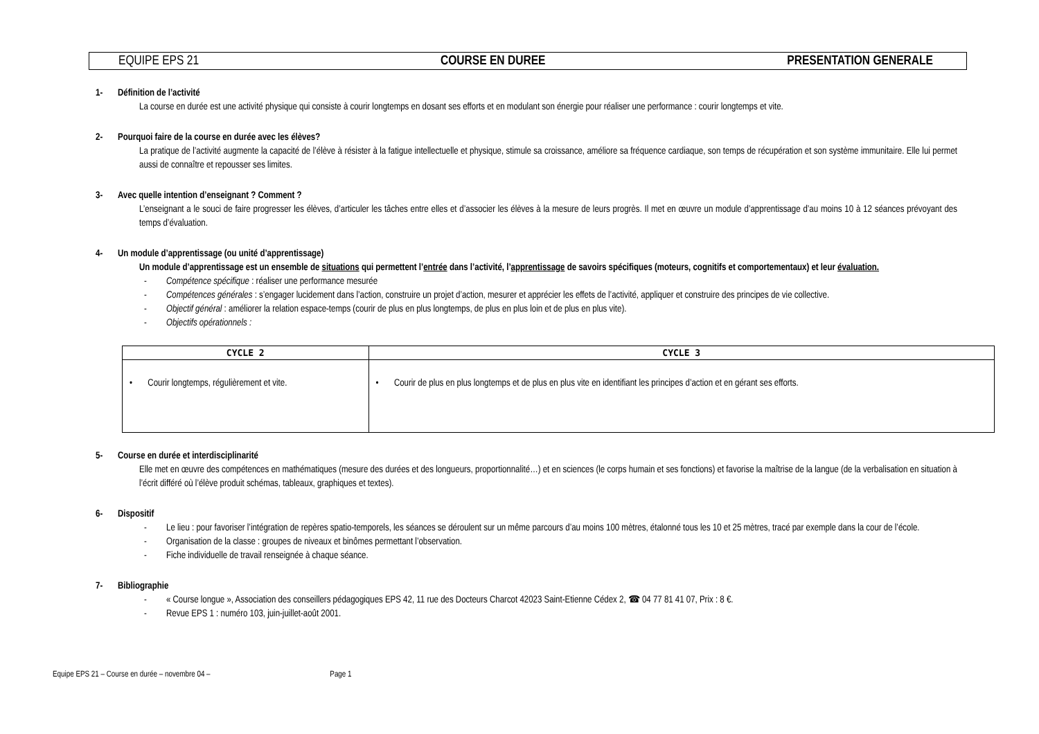EQUIPE EPS 21 COURSE EN DUREE PRESENTATION GENERALE
1- Définition de l’activité
La course en durée est une activité physique qui consiste à courir longtemps en dosant ses efforts et en modulant son énergie pour réaliser une performance : courir longtemps et vite.
2- Pourquoi faire de la course en durée avec les élèves?
La pratique de l’activité augmente la capacité de l’élève à résister à la fatigue intellectuelle et physique, stimule sa croissance, améliore sa fréquence cardiaque, son temps de récupération et son système immunitaire. Elle lui permet aussi de connaître et repousser ses limites.
3- Avec quelle intention d’enseignant ? Comment ?
L’enseignant a le souci de faire progresser les élèves, d’articuler les tâches entre elles et d’associer les élèves à la mesure de leurs progrès. Il met en œuvre un module d’apprentissage d’au moins 10 à 12 séances prévoyant des temps d’évaluation.
4- Un module d’apprentissage (ou unité d’apprentissage)
Un module d’apprentissage est un ensemble de situations qui permettent l’entrée dans l’activité, l’apprentissage de savoirs spécifiques (moteurs, cognitifs et comportementaux) et leur évaluation.
- Compétence spécifique : réaliser une performance mesurée
- Compétences générales : s’engager lucidement dans l’action, construire un projet d’action, mesurer et apprécier les effets de l’activité, appliquer et construire des principes de vie collective.
- Objectif général : améliorer la relation espace-temps (courir de plus en plus longtemps, de plus en plus loin et de plus en plus vite).
- Objectifs opérationnels :
| CYCLE 2 | CYCLE 3 |
| --- | --- |
| • Courir longtemps, régulièrement et vite. | • Courir de plus en plus longtemps et de plus en plus vite en identifiant les principes d’action et en gérant ses efforts. |
5- Course en durée et interdisciplinarité
Elle met en œuvre des compétences en mathématiques (mesure des durées et des longueurs, proportionnalité…) et en sciences (le corps humain et ses fonctions) et favorise la maîtrise de la langue (de la verbalisation en situation à l’écrit différé où l’élève produit schémas, tableaux, graphiques et textes).
6- Dispositif
- Le lieu : pour favoriser l’intégration de repères spatio-temporels, les séances se déroulent sur un même parcours d’au moins 100 mètres, étalonné tous les 10 et 25 mètres, tracé par exemple dans la cour de l’école.
- Organisation de la classe : groupes de niveaux et binômes permettant l’observation.
- Fiche individuelle de travail renseignée à chaque séance.
7- Bibliographie
- « Course longue », Association des conseillers pédagogiques EPS 42, 11 rue des Docteurs Charcot 42023 Saint-Etienne Cédex 2, ☎ 04 77 81 41 07, Prix : 8 €.
- Revue EPS 1 : numéro 103, juin-juillet-août 2001.
Equipe EPS 21 – Course en durée – novembre 04 – Page 1